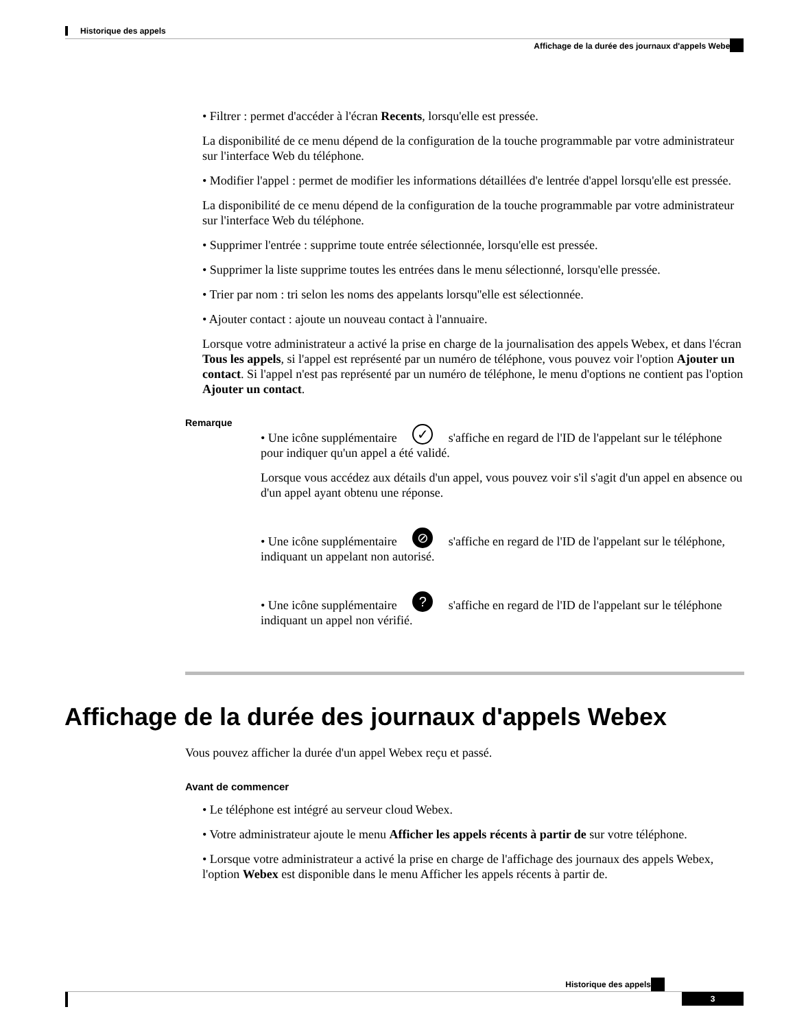Historique des appels
Affichage de la durée des journaux d'appels Webex
• Filtrer : permet d'accéder à l'écran Recents, lorsqu'elle est pressée.
La disponibilité de ce menu dépend de la configuration de la touche programmable par votre administrateur sur l'interface Web du téléphone.
• Modifier l'appel : permet de modifier les informations détaillées d'e lentrée d'appel lorsqu'elle est pressée.
La disponibilité de ce menu dépend de la configuration de la touche programmable par votre administrateur sur l'interface Web du téléphone.
• Supprimer l'entrée : supprime toute entrée sélectionnée, lorsqu'elle est pressée.
• Supprimer la liste supprime toutes les entrées dans le menu sélectionné, lorsqu'elle pressée.
• Trier par nom : tri selon les noms des appelants lorsqu''elle est sélectionnée.
• Ajouter contact : ajoute un nouveau contact à l'annuaire.
Lorsque votre administrateur a activé la prise en charge de la journalisation des appels Webex, et dans l'écran Tous les appels, si l'appel est représenté par un numéro de téléphone, vous pouvez voir l'option Ajouter un contact. Si l'appel n'est pas représenté par un numéro de téléphone, le menu d'options ne contient pas l'option Ajouter un contact.
Remarque
• Une icône supplémentaire ✓ s'affiche en regard de l'ID de l'appelant sur le téléphone pour indiquer qu'un appel a été validé.
Lorsque vous accédez aux détails d'un appel, vous pouvez voir s'il s'agit d'un appel en absence ou d'un appel ayant obtenu une réponse.
• Une icône supplémentaire ⊘ s'affiche en regard de l'ID de l'appelant sur le téléphone, indiquant un appelant non autorisé.
• Une icône supplémentaire ? s'affiche en regard de l'ID de l'appelant sur le téléphone indiquant un appel non vérifié.
Affichage de la durée des journaux d'appels Webex
Vous pouvez afficher la durée d'un appel Webex reçu et passé.
Avant de commencer
• Le téléphone est intégré au serveur cloud Webex.
• Votre administrateur ajoute le menu Afficher les appels récents à partir de sur votre téléphone.
• Lorsque votre administrateur a activé la prise en charge de l'affichage des journaux des appels Webex, l'option Webex est disponible dans le menu Afficher les appels récents à partir de.
Historique des appels
3